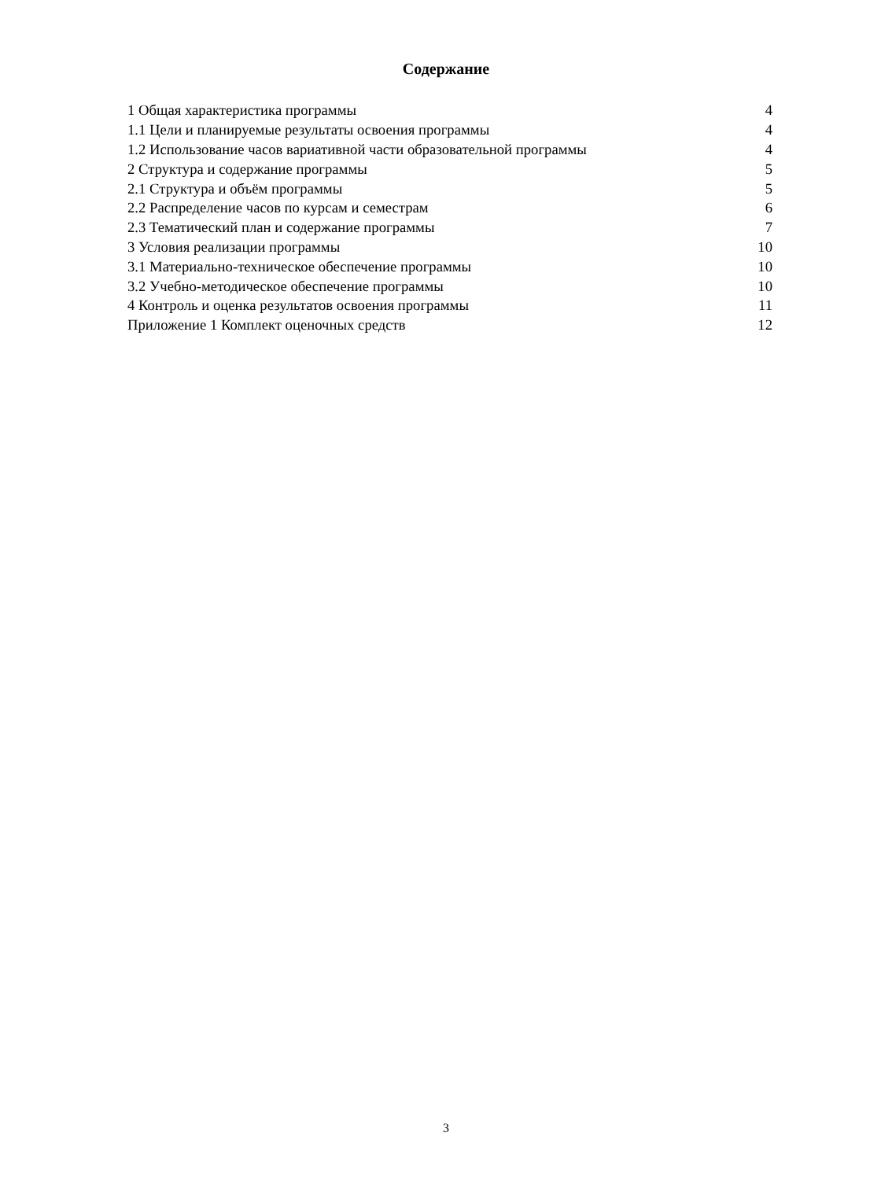Содержание
| 1 Общая характеристика программы | 4 |
| 1.1 Цели и планируемые результаты освоения программы | 4 |
| 1.2 Использование часов вариативной части образовательной программы | 4 |
| 2 Структура и содержание программы | 5 |
| 2.1 Структура и объём программы | 5 |
| 2.2 Распределение часов по курсам и семестрам | 6 |
| 2.3 Тематический план и содержание программы | 7 |
| 3 Условия реализации программы | 10 |
| 3.1 Материально-техническое обеспечение программы | 10 |
| 3.2 Учебно-методическое обеспечение программы | 10 |
| 4 Контроль и оценка результатов освоения программы | 11 |
| Приложение 1 Комплект оценочных средств | 12 |
3